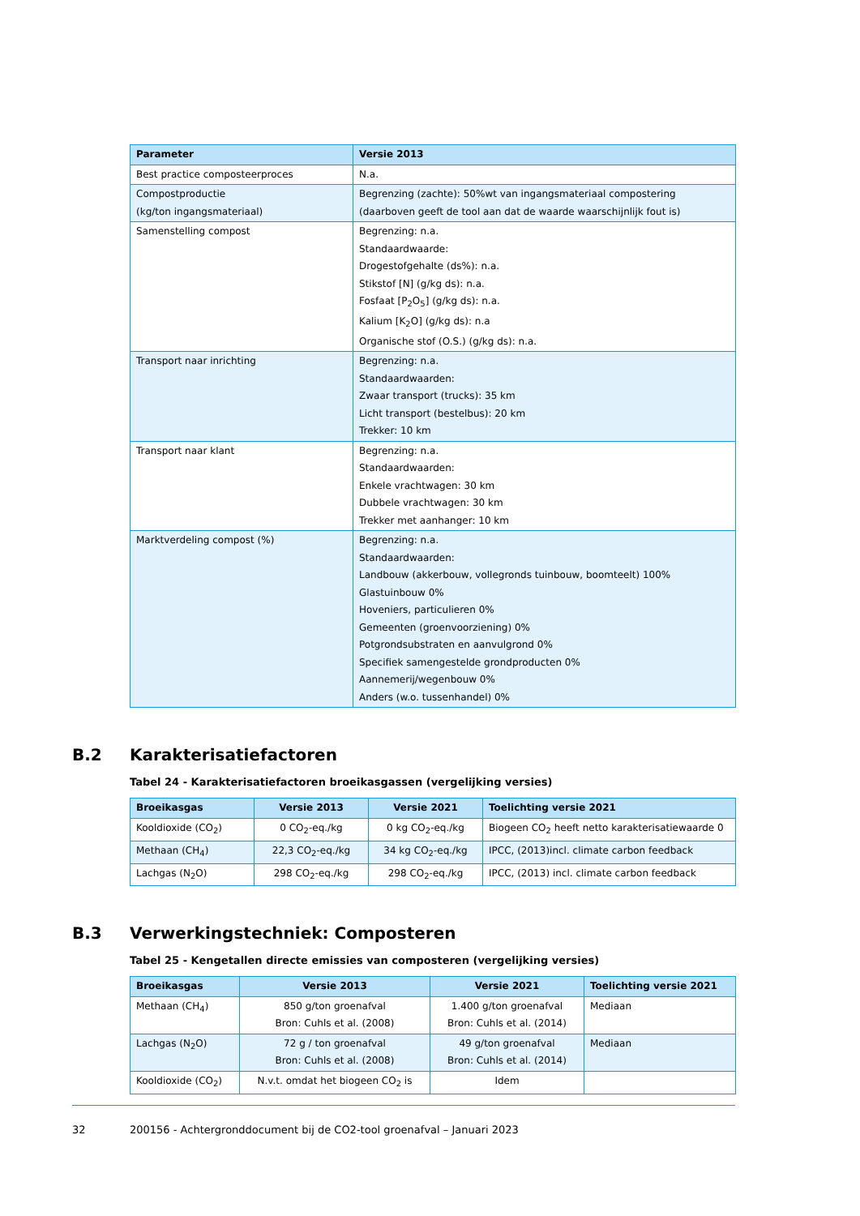| Parameter | Versie 2013 |
| --- | --- |
| Best practice composteerproces | N.a. |
| Compostproductie (kg/ton ingangsmateriaal) | Begrenzing (zachte): 50%wt van ingangsmateriaal compostering (daarboven geeft de tool aan dat de waarde waarschijnlijk fout is) |
| Samenstelling compost | Begrenzing: n.a. Standaardwaarde: Drogestofgehalte (ds%): n.a. Stikstof [N] (g/kg ds): n.a. Fosfaat [P<sub>2</sub>O<sub>5</sub>] (g/kg ds): n.a. Kalium [K<sub>2</sub>O] (g/kg ds): n.a Organische stof (O.S.) (g/kg ds): n.a. |
| Transport naar inrichting | Begrenzing: n.a. Standaardwaarden: Zwaar transport (trucks): 35 km Licht transport (bestelbus): 20 km Trekker: 10 km |
| Transport naar klant | Begrenzing: n.a. Standaardwaarden: Enkele vrachtwagen: 30 km Dubbele vrachtwagen: 30 km Trekker met aanhanger: 10 km |
| Marktverdeling compost (%) | Begrenzing: n.a. Standaardwaarden: Landbouw (akkerbouw, vollegronds tuinbouw, boomteelt) 100% Glastuinbouw 0% Hoveniers, particulieren 0% Gemeenten (groenvoorziening) 0% Potgrondsubstraten en aanvulgrond 0% Specifiek samengestelde grondproducten 0% Aannemerij/wegenbouw 0% Anders (w.o. tussenhandel) 0% |
B.2 Karakterisatiefactoren
Tabel 24 - Karakterisatiefactoren broeikasgassen (vergelijking versies)
| Broeikasgas | Versie 2013 | Versie 2021 | Toelichting versie 2021 |
| --- | --- | --- | --- |
| Kooldioxide (CO<sub>2</sub>) | 0 CO<sub>2</sub>-eq./kg | 0 kg CO<sub>2</sub>-eq./kg | Biogeen CO<sub>2</sub> heeft netto karakterisatiewaarde 0 |
| Methaan (CH<sub>4</sub>) | 22,3 CO<sub>2</sub>-eq./kg | 34 kg CO<sub>2</sub>-eq./kg | IPCC, (2013)incl. climate carbon feedback |
| Lachgas (N<sub>2</sub>O) | 298 CO<sub>2</sub>-eq./kg | 298 CO<sub>2</sub>-eq./kg | IPCC, (2013) incl. climate carbon feedback |
B.3 Verwerkingstechniek: Composteren
Tabel 25 - Kengetallen directe emissies van composteren (vergelijking versies)
| Broeikasgas | Versie 2013 | Versie 2021 | Toelichting versie 2021 |
| --- | --- | --- | --- |
| Methaan (CH<sub>4</sub>) | 850 g/ton groenafval Bron: Cuhls et al. (2008) | 1.400 g/ton groenafval Bron: Cuhls et al. (2014) | Mediaan |
| Lachgas (N<sub>2</sub>O) | 72 g / ton groenafval Bron: Cuhls et al. (2008) | 49 g/ton groenafval Bron: Cuhls et al. (2014) | Mediaan |
| Kooldioxide (CO<sub>2</sub>) | N.v.t. omdat het biogeen CO<sub>2</sub> is | Idem | |
32 200156 - Achtergronddocument bij de CO2-tool groenafval – Januari 2023